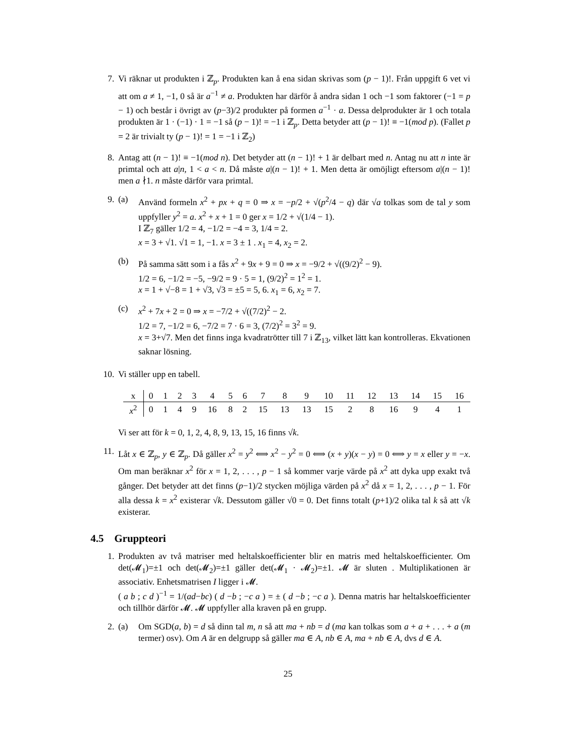7. Vi räknar ut produkten i ℤ<sub>p</sub>. Produkten kan å ena sidan skrivas som (p − 1)!. Från uppgift 6 vet vi att om a ≠ 1, −1, 0 så är a<sup>−1</sup> ≠ a. Produkten har därför å andra sidan 1 och −1 som faktorer (−1 = p − 1) och består i övrigt av (p−3)/2 produkter på formen a<sup>−1</sup> · a. Dessa delprodukter är 1 och totala produkten är 1 · (−1) · 1 = −1 så (p − 1)! = −1 i ℤ<sub>p</sub>. Detta betyder att (p − 1)! ≡ −1(mod p). (Fallet p = 2 är trivialt ty (p − 1)! = 1 = −1 i ℤ<sub>2</sub>)
8. Antag att (n − 1)! ≡ −1(mod n). Det betyder att (n − 1)! + 1 är delbart med n. Antag nu att n inte är primtal och att a|n, 1 < a < n. Då måste a|(n − 1)! + 1. Men detta är omöjligt eftersom a|(n − 1)! men a ∤1. n måste därför vara primtal.
9. (a) Använd formeln x<sup>2</sup> + px + q = 0 ⇒ x = −p/2 + √(p<sup>2</sup>/4 − q) där √a tolkas som de tal y som uppfyller y<sup>2</sup> = a. x<sup>2</sup> + x + 1 = 0 ger x = 1/2 + √(1/4 − 1).
I ℤ<sub>7</sub> gäller 1/2 = 4, −1/2 = −4 = 3, 1/4 = 2.
x = 3 + √1. √1 = 1, −1. x = 3 ± 1 . x<sub>1</sub> = 4, x<sub>2</sub> = 2.
(b) På samma sätt som i a fås x<sup>2</sup> + 9x + 9 = 0 ⇒ x = −9/2 + √((9/2)<sup>2</sup> − 9).
1/2 = 6, −1/2 = −5, −9/2 = 9 · 5 = 1, (9/2)<sup>2</sup> = 1<sup>2</sup> = 1.
x = 1 + √−8 = 1 + √3, √3 = ±5 = 5, 6. x<sub>1</sub> = 6, x<sub>2</sub> = 7.
(c) x<sup>2</sup> + 7x + 2 = 0 ⇒ x = −7/2 + √((7/2)<sup>2</sup> − 2.
1/2 = 7, −1/2 = 6, −7/2 = 7 · 6 = 3, (7/2)<sup>2</sup> = 3<sup>2</sup> = 9.
x = 3+√7. Men det finns inga kvadratrötter till 7 i ℤ<sub>13</sub>, vilket lätt kan kontrolleras. Ekvationen saknar lösning.
10. Vi ställer upp en tabell.
| x | 0 | 1 | 2 | 3 | 4 | 5 | 6 | 7 | 8 | 9 | 10 | 11 | 12 | 13 | 14 | 15 | 16 |
| x<sup>2</sup> | 0 | 1 | 4 | 9 | 16 | 8 | 2 | 15 | 13 | 13 | 15 | 2 | 8 | 16 | 9 | 4 | 1 |
Vi ser att för k = 0, 1, 2, 4, 8, 9, 13, 15, 16 finns √k.
11. Låt x ∈ ℤ<sub>p</sub>, y ∈ ℤ<sub>p</sub>. Då gäller x<sup>2</sup> = y<sup>2</sup> ⟺ x<sup>2</sup> − y<sup>2</sup> = 0 ⟺ (x + y)(x − y) = 0 ⟺ y = x eller y = −x. Om man beräknar x<sup>2</sup> för x = 1, 2, . . . , p − 1 så kommer varje värde på x<sup>2</sup> att dyka upp exakt två gånger. Det betyder att det finns (p−1)/2 stycken möjliga värden på x<sup>2</sup> då x = 1, 2, . . . , p − 1. För alla dessa k = x<sup>2</sup> existerar √k. Dessutom gäller √0 = 0. Det finns totalt (p+1)/2 olika tal k så att √k existerar.
4.5 Gruppteori
1. Produkten av två matriser med heltalskoefficienter blir en matris med heltalskoefficienter. Om det(𝓜<sub>1</sub>)=±1 och det(𝓜<sub>2</sub>)=±1 gäller det(𝓜<sub>1</sub> · 𝓜<sub>2</sub>)=±1. 𝓜 är sluten . Multiplikationen är associativ. Enhetsmatrisen I ligger i 𝓜.
( a b ; c d )<sup>−1</sup> = 1/(ad−bc) ( d −b ; −c a ) = ± ( d −b ; −c a ). Denna matris har heltalskoefficienter och tillhör därför 𝓜. 𝓜 uppfyller alla kraven på en grupp.
2. (a) Om SGD(a, b) = d så dinn tal m, n så att ma + nb = d (ma kan tolkas som a + a + . . . + a (m termer) osv). Om A är en delgrupp så gäller ma ∈ A, nb ∈ A, ma + nb ∈ A, dvs d ∈ A.
25